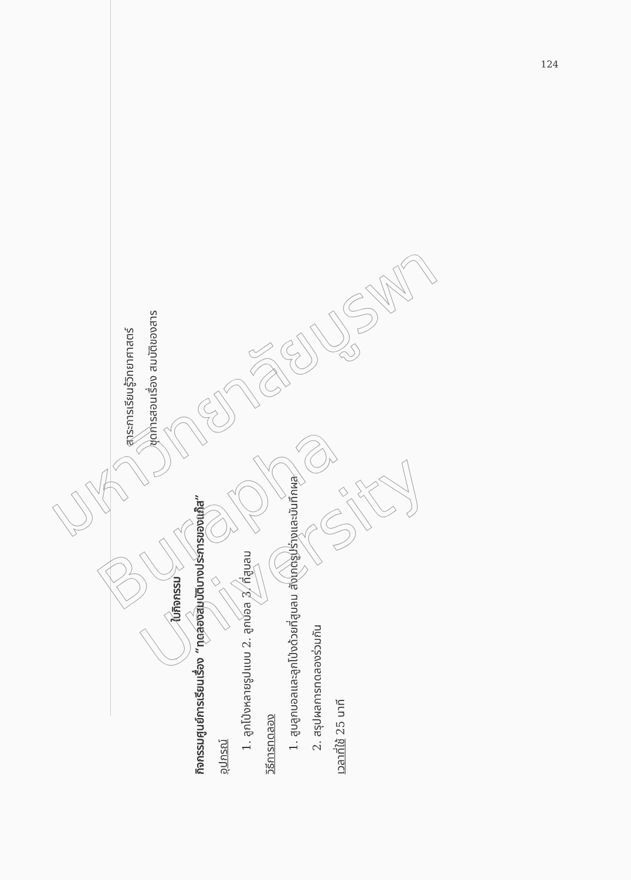124
สาระการเรียนรู้วิทยาศาสตร์
ชุดการสอนเรื่อง สมบัติของสาร
ใบกิจกรรม
กิจกรรมศูนย์การเรียนเรื่อง “ทดลองสมบัติบางประการของแก๊ส”
อุปกรณ์
1. ลูกโป่งหลายรูปแบบ 2. ลูกบอล 3. ที่สูบลม
วิธีการทดลอง
1. สูบลูกบอลและลูกโป่งด้วยที่สูบลม สังเกตรูปร่างและบันทึกผล
2. สรุปผลการทดลองร่วมกัน
เวลาที่ใช้ 25 นาที
มหาวิทยาลัยบูรพา
Burapha University